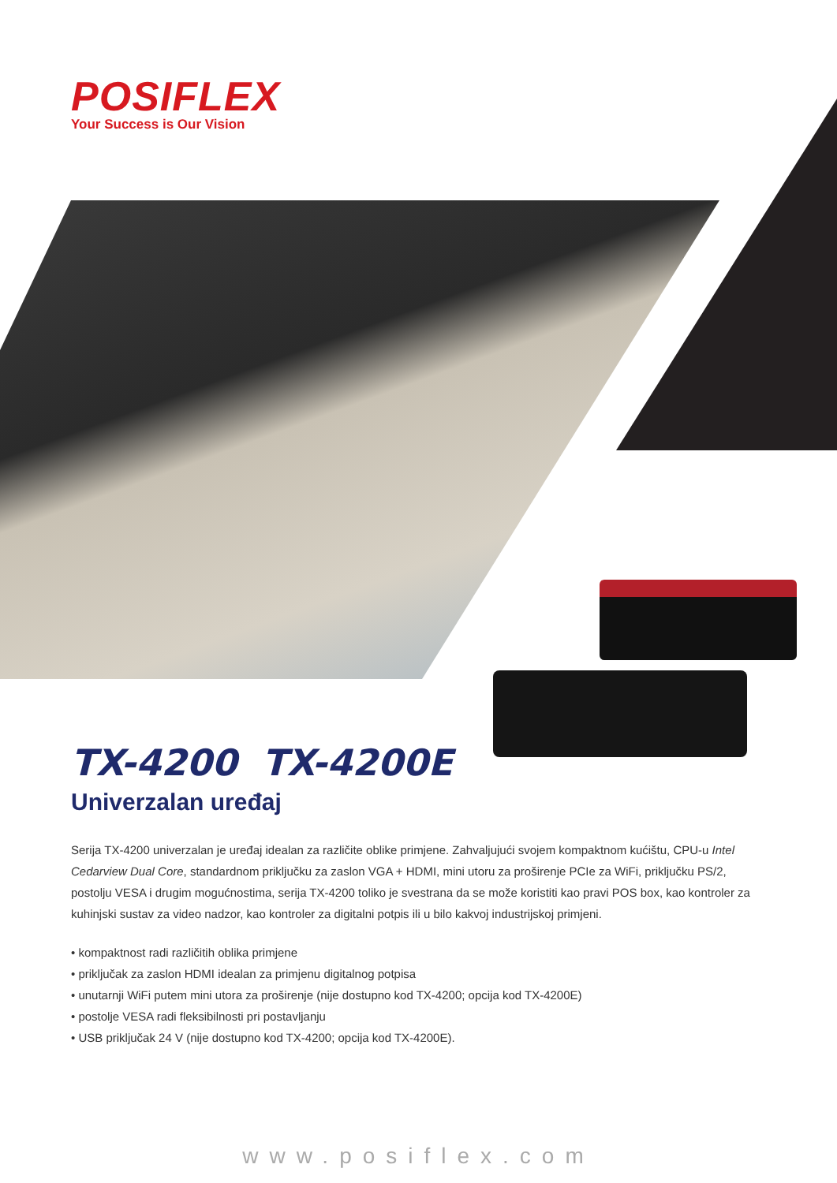POSIFLEX
Your Success is Our Vision
TX-4200 TX-4200E
Univerzalan uređaj
Serija TX-4200 univerzalan je uređaj idealan za različite oblike primjene. Zahvaljujući svojem kompaktnom kućištu, CPU-u Intel Cedarview Dual Core, standardnom priključku za zaslon VGA + HDMI, mini utoru za proširenje PCIe za WiFi, priključku PS/2, postolju VESA i drugim mogućnostima, serija TX-4200 toliko je svestrana da se može koristiti kao pravi POS box, kao kontroler za kuhinjski sustav za video nadzor, kao kontroler za digitalni potpis ili u bilo kakvoj industrijskoj primjeni.
• kompaktnost radi različitih oblika primjene
• priključak za zaslon HDMI idealan za primjenu digitalnog potpisa
• unutarnji WiFi putem mini utora za proširenje (nije dostupno kod TX-4200; opcija kod TX-4200E)
• postolje VESA radi fleksibilnosti pri postavljanju
• USB priključak 24 V (nije dostupno kod TX-4200; opcija kod TX-4200E).
www.posiflex.com